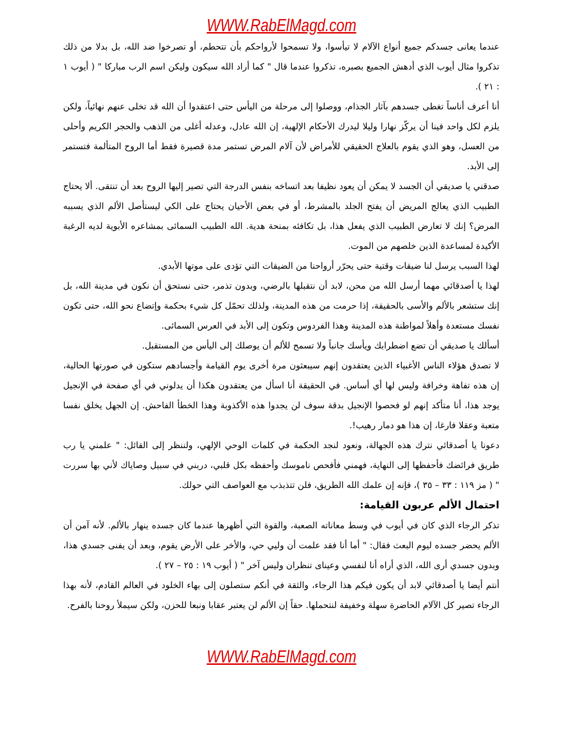WWW.RabElMagd.com
عندما يعانى جسدكم جميع أنواع الآلام لا تيأسوا، ولا تسمحوا لأرواحكم بأن تتحطم، أو تصرخوا ضد الله، بل بدلا من ذلك تذكروا مثال أيوب الذي أدهش الجميع بصبره، تذكروا عندما قال " كما أراد الله سيكون وليكن اسم الرب مباركا " ( أيوب ١ : ٢١ ).
أنا أعرف أناساً تغطى جسدهم بآثار الجذام، ووصلوا إلى مرحلة من اليأس حتى اعتقدوا أن الله قد تخلى عنهم نهائياً، ولكن يلزم لكل واحد فينا أن يركّز نهارا وليلا ليدرك الأحكام الإلهية، إن الله عادل، وعدله أغلى من الذهب والحجر الكريم وأحلى من العسل، وهو الذي يقوم بالعلاج الحقيقي للأمراض لأن آلام المرض تستمر مدة قصيرة فقط أما الروح المتألمة فتستمر إلى الأبد.
صدقني يا صديقي أن الجسد لا يمكن أن يعود نظيفا بعد اتساخه بنفس الدرجة التي تصير إليها الروح بعد أن تنتقى. ألا يحتاج الطبيب الذي يعالج المريض أن يفتح الجلد بالمشرط، أو في بعض الأحيان يحتاج على الكي ليستأصل الألم الذي يسببه المرض؟ إنك لا تعارض الطبيب الذي يفعل هذا، بل تكافئه بمنحة هدية. الله الطبيب السمائى بمشاعره الأبوية لديه الرغبة الأكيدة لمساعدة الذين خلصهم من الموت.
لهذا السبب يرسل لنا ضيقات وقتية حتى يحرّر أرواحنا من الضيقات التي تؤدى على موتها الأبدي.
لهذا يا أصدقائي مهما أرسل الله من محن، لابد أن نتقبلها بالرضي، وبدون تذمر، حتى نستحق أن نكون في مدينة الله، بل إنك ستشعر بالألم والأسى بالحقيقة، إذا حرمت من هذه المدينة، ولذلك تحمّل كل شيء بحكمة وإتضاع نحو الله، حتى تكون نفسك مستعدة وأهلاً لمواطنة هذه المدينة وهذا الفردوس وتكون إلى الأبد في العرس السمائى.
أسألك يا صديقي أن تضع اضطرابك ويأسك جانباً ولا تسمح للألم أن يوصلك إلى اليأس من المستقبل.
لا تصدق هؤلاء الناس الأغبياء الذين يعتقدون إنهم سيبعثون مرة أخرى يوم القيامة وأجسادهم ستكون في صورتها الحالية، إن هذه تفاهة وخرافة وليس لها أي أساس. في الحقيقة أنا اسأل من يعتقدون هكذا أن يدلوني في أي صفحة في الإنجيل يوجد هذا، أنا متأكد إنهم لو فحصوا الإنجيل بدقة سوف لن يجدوا هذه الأكذوبة وهذا الخطأ الفاحش. إن الجهل يخلق نفسا متعبة وعقلا فارغا، إن هذا هو دمار رهيب!.
دعونا يا أصدقائي نترك هذه الجهالة، ونعود لنجد الحكمة في كلمات الوحي الإلهي، ولننظر إلى القائل: " علمني يا رب طريق فرائضك فأحفظها إلى النهاية، فهمني فأفحص ناموسك وأحفظه بكل قلبي، دربني في سبيل وصاياك لأني بها سررت " ( مز ١١٩ : ٣٣ – ٣٥ )، فإنه إن علمك الله الطريق، فلن تتذبذب مع العواصف التي حولك.
احتمال الألم عربون القيامة:
تذكر الرجاء الذي كان في أيوب في وسط معاناته الصعبة، والقوة التي أظهرها عندما كان جسده ينهار بالألم. لأنه آمن أن الألم يحضر جسده ليوم البعث فقال: " أما أنا فقد علمت أن وليي حي، والأخر على الأرض يقوم، وبعد أن يفنى جسدي هذا، وبدون جسدي أرى الله، الذي أراه أنا لنفسي وعيناى تنظران وليس آخر " ( أيوب ١٩ : ٢٥ – ٢٧ ).
أنتم أيضا يا أصدقائي لابد أن يكون فيكم هذا الرجاء، والثقة في أنكم ستصلون إلى بهاء الخلود في العالم القادم، لأنه بهذا الرجاء تصير كل الآلام الحاضرة سهلة وخفيفة لنتحملها. حقاً إن الألم لن يعتبر عقابا ونبعا للحزن، ولكن سيملأ روحنا بالفرح.
WWW.RabElMagd.com